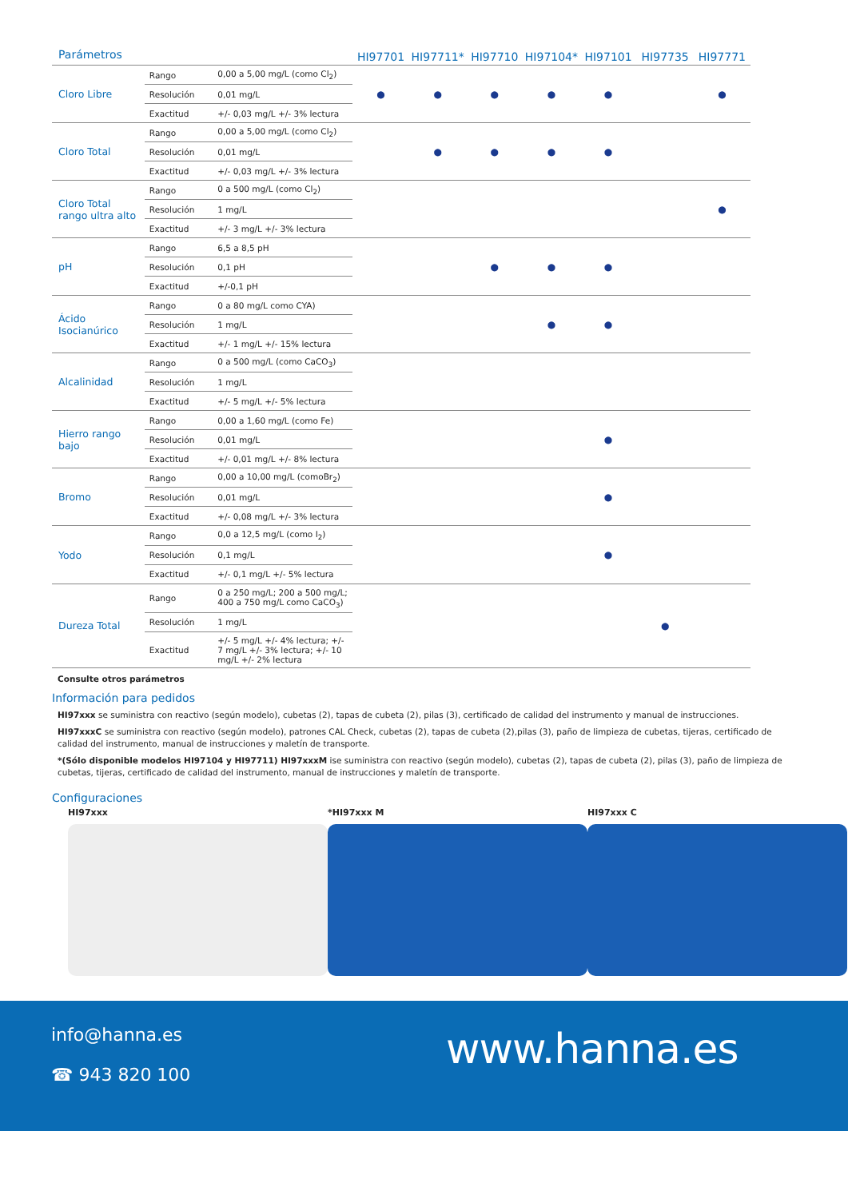| Parámetros | | | HI97701 | HI97711* | HI97710 | HI97104* | HI97101 | HI97735 | HI97771 |
| --- | --- | --- | --- | --- | --- | --- | --- | --- | --- |
| Cloro Libre | Rango | 0,00 a 5,00 mg/L (como Cl<sub>2</sub>) | ● | ● | ● | ● | ● | | ● |
| | Resolución | 0,01 mg/L | | | | | | | |
| | Exactitud | +/- 0,03 mg/L +/- 3% lectura | | | | | | | |
| Cloro Total | Rango | 0,00 a 5,00 mg/L (como Cl<sub>2</sub>) | | ● | ● | ● | ● | | |
| | Resolución | 0,01 mg/L | | | | | | | |
| | Exactitud | +/- 0,03 mg/L +/- 3% lectura | | | | | | | |
| Cloro Total rango ultra alto | Rango | 0 a 500 mg/L (como Cl<sub>2</sub>) | | | | | | | ● |
| | Resolución | 1 mg/L | | | | | | | |
| | Exactitud | +/- 3 mg/L +/- 3% lectura | | | | | | | |
| pH | Rango | 6,5 a 8,5 pH | | | ● | ● | ● | | |
| | Resolución | 0,1 pH | | | | | | | |
| | Exactitud | +/-0,1 pH | | | | | | | |
| Ácido Isocianúrico | Rango | 0 a 80 mg/L como CYA) | | | | ● | ● | | |
| | Resolución | 1 mg/L | | | | | | | |
| | Exactitud | +/- 1 mg/L +/- 15% lectura | | | | | | | |
| Alcalinidad | Rango | 0 a 500 mg/L (como CaCO<sub>3</sub>) | | | | | | | |
| | Resolución | 1 mg/L | | | | | | | |
| | Exactitud | +/- 5 mg/L +/- 5% lectura | | | | | | | |
| Hierro rango bajo | Rango | 0,00 a 1,60 mg/L (como Fe) | | | | | ● | | |
| | Resolución | 0,01 mg/L | | | | | | | |
| | Exactitud | +/- 0,01 mg/L +/- 8% lectura | | | | | | | |
| Bromo | Rango | 0,00 a 10,00 mg/L (comoBr<sub>2</sub>) | | | | | ● | | |
| | Resolución | 0,01 mg/L | | | | | | | |
| | Exactitud | +/- 0,08 mg/L +/- 3% lectura | | | | | | | |
| Yodo | Rango | 0,0 a 12,5 mg/L (como I<sub>2</sub>) | | | | | ● | | |
| | Resolución | 0,1 mg/L | | | | | | | |
| | Exactitud | +/- 0,1 mg/L +/- 5% lectura | | | | | | | |
| Dureza Total | Rango | 0 a 250 mg/L; 200 a 500 mg/L; 400 a 750 mg/L como CaCO<sub>3</sub>) | | | | | | ● | |
| | Resolución | 1 mg/L | | | | | | | |
| | Exactitud | +/- 5 mg/L +/- 4% lectura; +/- 7 mg/L +/- 3% lectura; +/- 10 mg/L +/- 2% lectura | | | | | | | |
Consulte otros parámetros
Información para pedidos
HI97xxx se suministra con reactivo (según modelo), cubetas (2), tapas de cubeta (2), pilas (3), certificado de calidad del instrumento y manual de instrucciones.
HI97xxxC se suministra con reactivo (según modelo), patrones CAL Check, cubetas (2), tapas de cubeta (2),pilas (3), paño de limpieza de cubetas, tijeras, certificado de calidad del instrumento, manual de instrucciones y maletín de transporte.
*(Sólo disponible modelos HI97104 y HI97711) HI97xxxM ise suministra con reactivo (según modelo), cubetas (2), tapas de cubeta (2), pilas (3), paño de limpieza de cubetas, tijeras, certificado de calidad del instrumento, manual de instrucciones y maletín de transporte.
Configuraciones
HI97xxx *HI97xxx M HI97xxx C
info@hanna.es
☎ 943 820 100
www.hanna.es